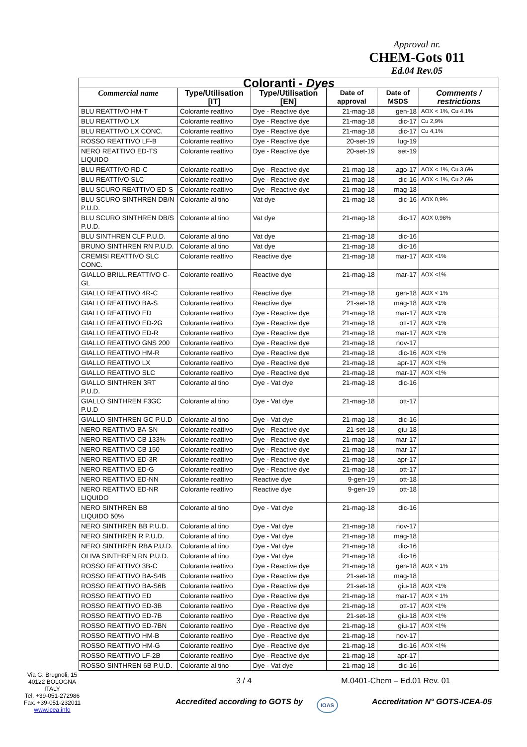Approval nr.
CHEM-Gots 011
Ed.04 Rev.05
| Coloranti - Dyes | | | | | |
| --- | --- | --- | --- | --- | --- |
| Commercial name | Type/Utilisation [IT] | Type/Utilisation [EN] | Date of approval | Date of MSDS | Comments / restrictions |
| BLU REATTIVO HM-T | Colorante reattivo | Dye - Reactive dye | 21-mag-18 | gen-18 | AOX < 1%, Cu 4,1% |
| BLU REATTIVO LX | Colorante reattivo | Dye - Reactive dye | 21-mag-18 | dic-17 | Cu 2,9% |
| BLU REATTIVO LX CONC. | Colorante reattivo | Dye - Reactive dye | 21-mag-18 | dic-17 | Cu 4,1% |
| ROSSO REATTIVO LF-B | Colorante reattivo | Dye - Reactive dye | 20-set-19 | lug-19 | |
| NERO REATTIVO ED-TS LIQUIDO | Colorante reattivo | Dye - Reactive dye | 20-set-19 | set-19 | |
| BLU REATTIVO RD-C | Colorante reattivo | Dye - Reactive dye | 21-mag-18 | ago-17 | AOX < 1%, Cu 3,6% |
| BLU REATTIVO SLC | Colorante reattivo | Dye - Reactive dye | 21-mag-18 | dic-16 | AOX < 1%, Cu 2,6% |
| BLU SCURO REATTIVO ED-S | Colorante reattivo | Dye - Reactive dye | 21-mag-18 | mag-18 | |
| BLU SCURO SINTHREN DB/N P.U.D. | Colorante al tino | Vat dye | 21-mag-18 | dic-16 | AOX 0,9% |
| BLU SCURO SINTHREN DB/S P.U.D. | Colorante al tino | Vat dye | 21-mag-18 | dic-17 | AOX 0,98% |
| BLU SINTHREN CLF P.U.D. | Colorante al tino | Vat dye | 21-mag-18 | dic-16 | |
| BRUNO SINTHREN RN P.U.D. | Colorante al tino | Vat dye | 21-mag-18 | dic-16 | |
| CREMISI REATTIVO SLC CONC. | Colorante reattivo | Reactive dye | 21-mag-18 | mar-17 | AOX <1% |
| GIALLO BRILL.REATTIVO C-GL | Colorante reattivo | Reactive dye | 21-mag-18 | mar-17 | AOX <1% |
| GIALLO REATTIVO 4R-C | Colorante reattivo | Reactive dye | 21-mag-18 | gen-18 | AOX < 1% |
| GIALLO REATTIVO BA-S | Colorante reattivo | Reactive dye | 21-set-18 | mag-18 | AOX <1% |
| GIALLO REATTIVO ED | Colorante reattivo | Dye - Reactive dye | 21-mag-18 | mar-17 | AOX <1% |
| GIALLO REATTIVO ED-2G | Colorante reattivo | Dye - Reactive dye | 21-mag-18 | ott-17 | AOX <1% |
| GIALLO REATTIVO ED-R | Colorante reattivo | Dye - Reactive dye | 21-mag-18 | mar-17 | AOX <1% |
| GIALLO REATTIVO GNS 200 | Colorante reattivo | Dye - Reactive dye | 21-mag-18 | nov-17 | |
| GIALLO REATTIVO HM-R | Colorante reattivo | Dye - Reactive dye | 21-mag-18 | dic-16 | AOX <1% |
| GIALLO REATTIVO LX | Colorante reattivo | Dye - Reactive dye | 21-mag-18 | apr-17 | AOX <1% |
| GIALLO REATTIVO SLC | Colorante reattivo | Dye - Reactive dye | 21-mag-18 | mar-17 | AOX <1% |
| GIALLO SINTHREN 3RT P.U.D. | Colorante al tino | Dye - Vat dye | 21-mag-18 | dic-16 | |
| GIALLO SINTHREN F3GC P.U.D | Colorante al tino | Dye - Vat dye | 21-mag-18 | ott-17 | |
| GIALLO SINTHREN GC P.U.D | Colorante al tino | Dye - Vat dye | 21-mag-18 | dic-16 | |
| NERO REATTIVO BA-SN | Colorante reattivo | Dye - Reactive dye | 21-set-18 | giu-18 | |
| NERO REATTIVO CB 133% | Colorante reattivo | Dye - Reactive dye | 21-mag-18 | mar-17 | |
| NERO REATTIVO CB 150 | Colorante reattivo | Dye - Reactive dye | 21-mag-18 | mar-17 | |
| NERO REATTIVO ED-3R | Colorante reattivo | Dye - Reactive dye | 21-mag-18 | apr-17 | |
| NERO REATTIVO ED-G | Colorante reattivo | Dye - Reactive dye | 21-mag-18 | ott-17 | |
| NERO REATTIVO ED-NN | Colorante reattivo | Reactive dye | 9-gen-19 | ott-18 | |
| NERO REATTIVO ED-NR LIQUIDO | Colorante reattivo | Reactive dye | 9-gen-19 | ott-18 | |
| NERO SINTHREN BB LIQUIDO 50% | Colorante al tino | Dye - Vat dye | 21-mag-18 | dic-16 | |
| NERO SINTHREN BB P.U.D. | Colorante al tino | Dye - Vat dye | 21-mag-18 | nov-17 | |
| NERO SINTHREN R P.U.D. | Colorante al tino | Dye - Vat dye | 21-mag-18 | mag-18 | |
| NERO SINTHREN RBA P.U.D. | Colorante al tino | Dye - Vat dye | 21-mag-18 | dic-16 | |
| OLIVA SINTHREN RN P.U.D. | Colorante al tino | Dye - Vat dye | 21-mag-18 | dic-16 | |
| ROSSO REATTIVO 3B-C | Colorante reattivo | Dye - Reactive dye | 21-mag-18 | gen-18 | AOX < 1% |
| ROSSO REATTIVO BA-S4B | Colorante reattivo | Dye - Reactive dye | 21-set-18 | mag-18 | |
| ROSSO REATTIVO BA-S6B | Colorante reattivo | Dye - Reactive dye | 21-set-18 | giu-18 | AOX <1% |
| ROSSO REATTIVO ED | Colorante reattivo | Dye - Reactive dye | 21-mag-18 | mar-17 | AOX < 1% |
| ROSSO REATTIVO ED-3B | Colorante reattivo | Dye - Reactive dye | 21-mag-18 | ott-17 | AOX <1% |
| ROSSO REATTIVO ED-7B | Colorante reattivo | Dye - Reactive dye | 21-set-18 | giu-18 | AOX <1% |
| ROSSO REATTIVO ED-7BN | Colorante reattivo | Dye - Reactive dye | 21-mag-18 | giu-17 | AOX <1% |
| ROSSO REATTIVO HM-B | Colorante reattivo | Dye - Reactive dye | 21-mag-18 | nov-17 | |
| ROSSO REATTIVO HM-G | Colorante reattivo | Dye - Reactive dye | 21-mag-18 | dic-16 | AOX <1% |
| ROSSO REATTIVO LF-2B | Colorante reattivo | Dye - Reactive dye | 21-mag-18 | apr-17 | |
| ROSSO SINTHREN 6B P.U.D. | Colorante al tino | Dye - Vat dye | 21-mag-18 | dic-16 | |
Via G. Brugnoli, 15
40122 BOLOGNA
ITALY
Tel. +39-051-272986
Fax. +39-051-232011
www.icea.info
3 / 4 M.0401-Chem – Ed.01 Rev. 01
Accredited according to GOTS by IOAS Accreditation N° GOTS-ICEA-05